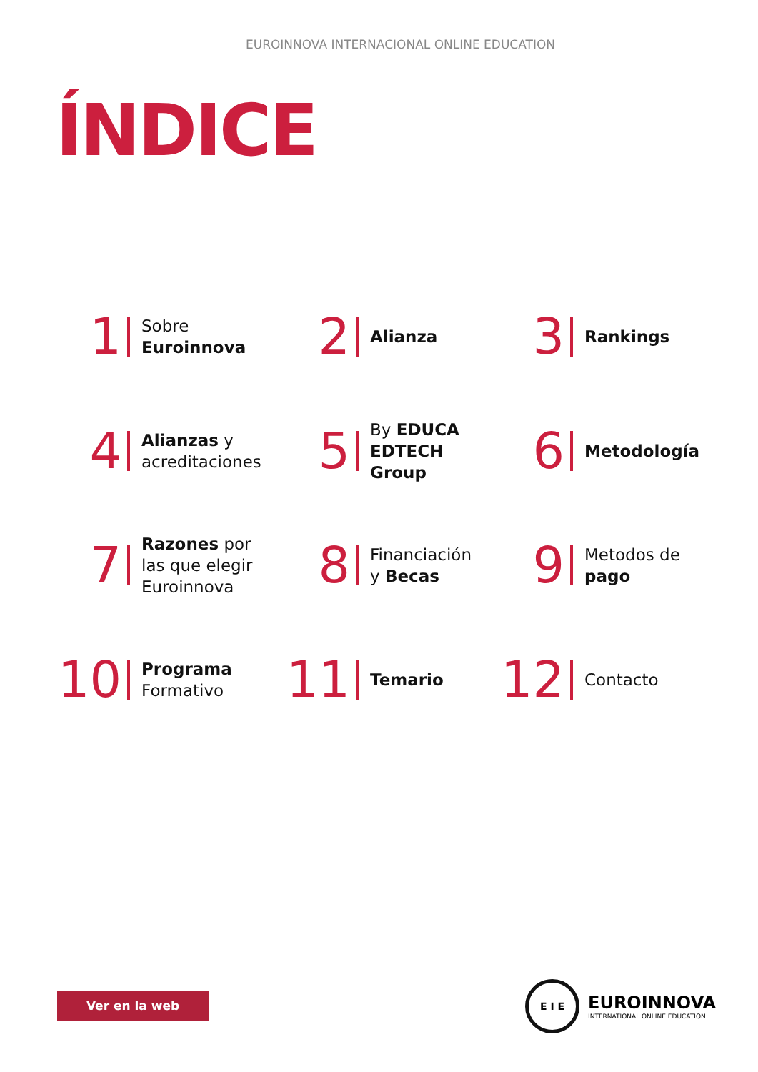EUROINNOVA INTERNACIONAL ONLINE EDUCATION
ÍNDICE
1 Sobre
Euroinnova
2 Alianza
3 Rankings
4 Alianzas y
acreditaciones
5 By EDUCA
EDTECH
Group
6 Metodología
7 Razones por
las que elegir
Euroinnova
8 Financiación
y Becas
9 Metodos de
pago
10 Programa
Formativo
11 Temario
12 Contacto
Ver en la web
E I E
EUROINNOVA
INTERNATIONAL ONLINE EDUCATION